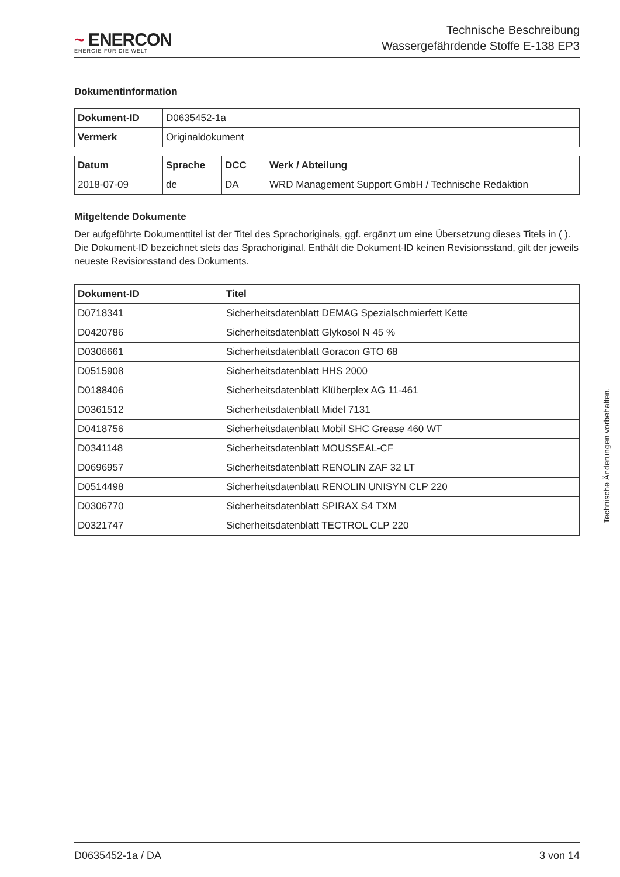~ ENERCON
ENERGIE FÜR DIE WELT
Technische Beschreibung
Wassergefährdende Stoffe E-138 EP3
Dokumentinformation
| Dokument-ID | D0635452-1a |
| Vermerk | Originaldokument |
| Datum | Sprache | DCC | Werk / Abteilung |
| --- | --- | --- | --- |
| 2018-07-09 | de | DA | WRD Management Support GmbH / Technische Redaktion |
Mitgeltende Dokumente
Der aufgeführte Dokumenttitel ist der Titel des Sprachoriginals, ggf. ergänzt um eine Übersetzung dieses Titels in ( ). Die Dokument-ID bezeichnet stets das Sprachoriginal. Enthält die Dokument-ID keinen Revisionsstand, gilt der jeweils neueste Revisionsstand des Dokuments.
| Dokument-ID | Titel |
| --- | --- |
| D0718341 | Sicherheitsdatenblatt DEMAG Spezialschmierfett Kette |
| D0420786 | Sicherheitsdatenblatt Glykosol N 45 % |
| D0306661 | Sicherheitsdatenblatt Goracon GTO 68 |
| D0515908 | Sicherheitsdatenblatt HHS 2000 |
| D0188406 | Sicherheitsdatenblatt Klüberplex AG 11-461 |
| D0361512 | Sicherheitsdatenblatt Midel 7131 |
| D0418756 | Sicherheitsdatenblatt Mobil SHC Grease 460 WT |
| D0341148 | Sicherheitsdatenblatt MOUSSEAL-CF |
| D0696957 | Sicherheitsdatenblatt RENOLIN ZAF 32 LT |
| D0514498 | Sicherheitsdatenblatt RENOLIN UNISYN CLP 220 |
| D0306770 | Sicherheitsdatenblatt SPIRAX S4 TXM |
| D0321747 | Sicherheitsdatenblatt TECTROL CLP 220 |
Technische Änderungen vorbehalten.
D0635452-1a / DA 3 von 14